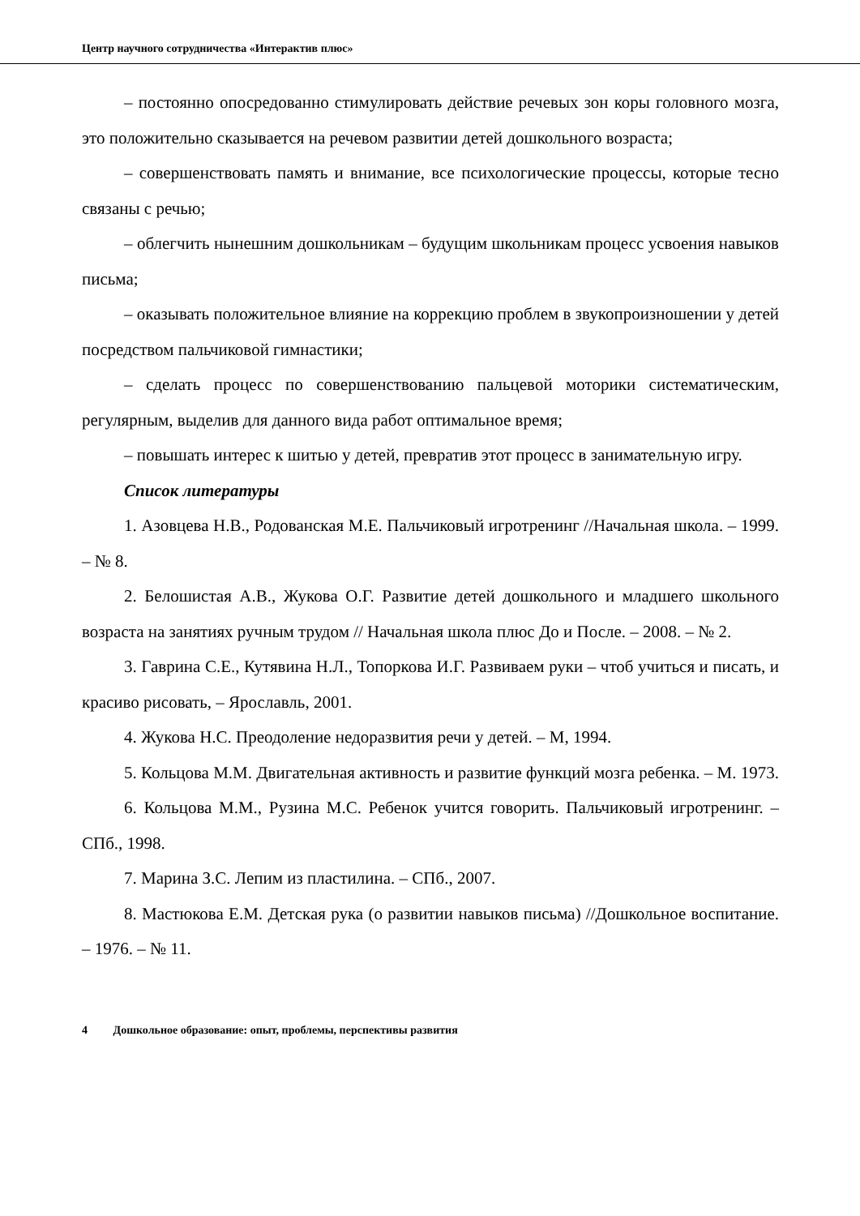Центр научного сотрудничества «Интерактив плюс»
– постоянно опосредованно стимулировать действие речевых зон коры головного мозга, это положительно сказывается на речевом развитии детей дошкольного возраста;
– совершенствовать память и внимание, все психологические процессы, которые тесно связаны с речью;
– облегчить нынешним дошкольникам – будущим школьникам процесс усвоения навыков письма;
– оказывать положительное влияние на коррекцию проблем в звукопроизношении у детей посредством пальчиковой гимнастики;
– сделать процесс по совершенствованию пальцевой моторики систематическим, регулярным, выделив для данного вида работ оптимальное время;
– повышать интерес к шитью у детей, превратив этот процесс в занимательную игру.
Список литературы
1. Азовцева Н.В., Родованская М.Е. Пальчиковый игротренинг //Начальная школа. – 1999. – № 8.
2. Белошистая А.В., Жукова О.Г. Развитие детей дошкольного и младшего школьного возраста на занятиях ручным трудом // Начальная школа плюс До и После. – 2008. – № 2.
3. Гаврина С.Е., Кутявина Н.Л., Топоркова И.Г. Развиваем руки – чтоб учиться и писать, и красиво рисовать, – Ярославль, 2001.
4. Жукова Н.С. Преодоление недоразвития речи у детей. – М, 1994.
5. Кольцова М.М. Двигательная активность и развитие функций мозга ребенка. – М. 1973.
6. Кольцова М.М., Рузина М.С. Ребенок учится говорить. Пальчиковый игротренинг. – СПб., 1998.
7. Марина З.С. Лепим из пластилина. – СПб., 2007.
8. Мастюкова Е.М. Детская рука (о развитии навыков письма) //Дошкольное воспитание. – 1976. – № 11.
4 Дошкольное образование: опыт, проблемы, перспективы развития